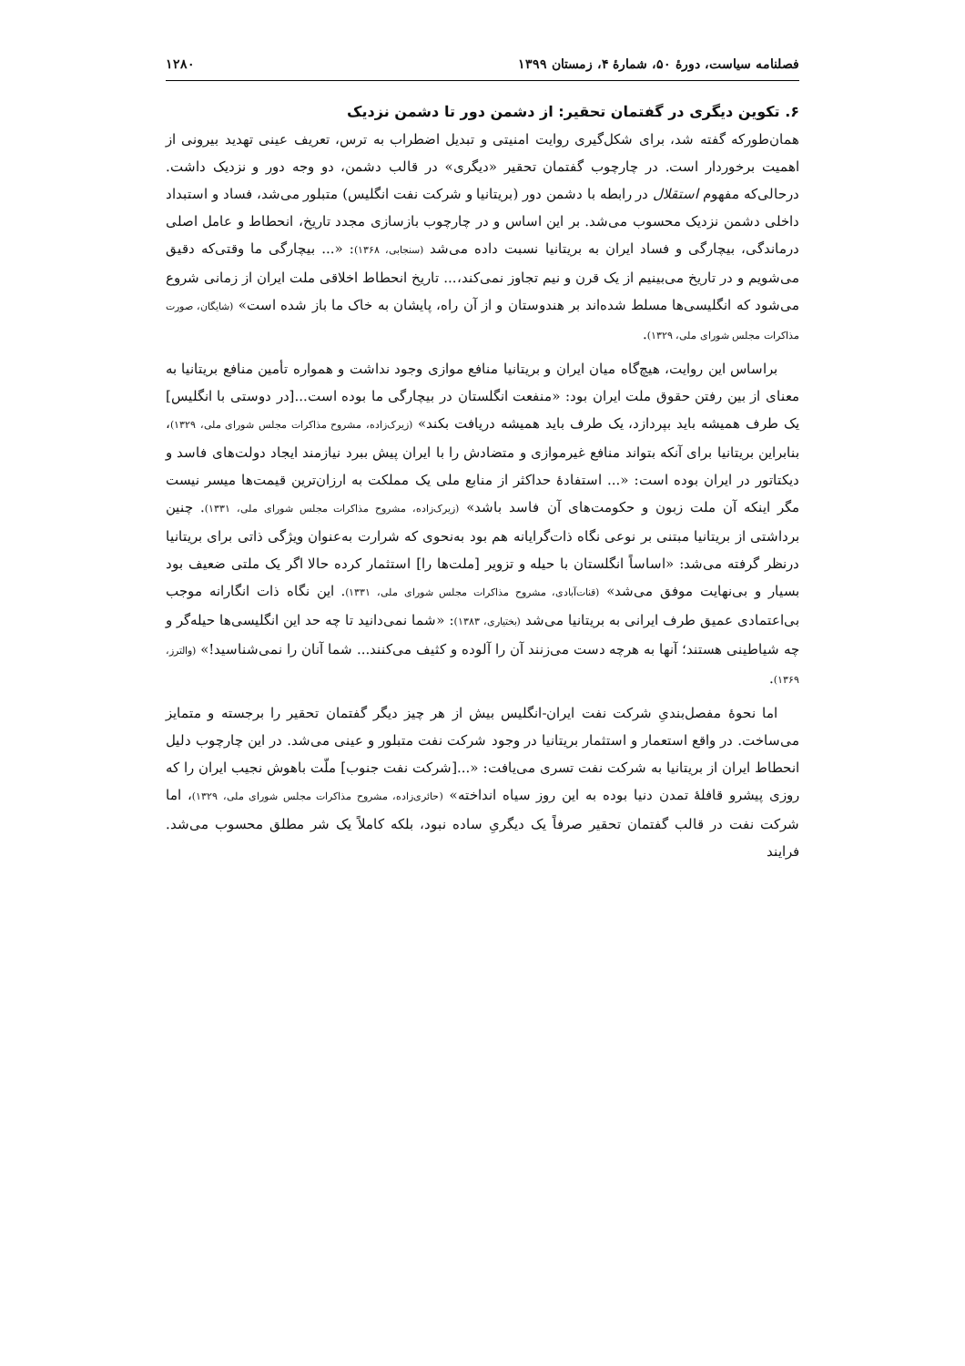فصلنامه سیاست، دورهٔ ۵۰، شمارهٔ ۴، زمستان ۱۳۹۹ ۱۲۸۰
۶. تکوین دیگری در گفتمان تحقیر: از دشمن دور تا دشمن نزدیک
همان‌طورکه گفته شد، برای شکل‌گیری روایت امنیتی و تبدیل اضطراب به ترس، تعریف عینی تهدید بیرونی از اهمیت برخوردار است. در چارچوب گفتمان تحقیر «دیگری» در قالب دشمن، دو وجه دور و نزدیک داشت. درحالی‌که مفهوم استقلال در رابطه با دشمن دور (بریتانیا و شرکت نفت انگلیس) متبلور می‌شد، فساد و استبداد داخلی دشمن نزدیک محسوب می‌شد. بر این اساس و در چارچوب بازسازی مجدد تاریخ، انحطاط و عامل اصلی درماندگی، بیچارگی و فساد ایران به بریتانیا نسبت داده می‌شد (سنجابی، ۱۳۶۸): «... بیچارگی ما وقتی‌که دقیق می‌شویم و در تاریخ می‌بینیم از یک قرن و نیم تجاوز نمی‌کند،... تاریخ انحطاط اخلاقی ملت ایران از زمانی شروع می‌شود که انگلیسی‌ها مسلط شده‌اند بر هندوستان و از آن راه، پایشان به خاک ما باز شده است» (شایگان، صورت مذاکرات مجلس شورای ملی، ۱۳۲۹).
براساس این روایت، هیچ‌گاه میان ایران و بریتانیا منافع موازی وجود نداشت و همواره تأمین منافع بریتانیا به معنای از بین رفتن حقوق ملت ایران بود: «منفعت انگلستان در بیچارگی ما بوده است...[در دوستی با انگلیس] یک طرف همیشه باید بپردازد، یک طرف باید همیشه دریافت بکند» (زیرک‌زاده، مشروح مذاکرات مجلس شورای ملی، ۱۳۲۹)، بنابراین بریتانیا برای آنکه بتواند منافع غیرموازی و متضادش را با ایران پیش ببرد نیازمند ایجاد دولت‌های فاسد و دیکتاتور در ایران بوده است: «... استفادهٔ حداکثر از منابع ملی یک مملکت به ارزان‌ترین قیمت‌ها میسر نیست مگر اینکه آن ملت زبون و حکومت‌های آن فاسد باشد» (زیرک‌زاده، مشروح مذاکرات مجلس شورای ملی، ۱۳۳۱). چنین برداشتی از بریتانیا مبتنی بر نوعی نگاه ذات‌گرایانه هم بود به‌نحوی که شرارت به‌عنوان ویژگی ذاتی برای بریتانیا درنظر گرفته می‌شد: «اساساً انگلستان با حیله و تزویر [ملت‌ها را] استثمار کرده حالا اگر یک ملتی ضعیف بود بسیار و بی‌نهایت موفق می‌شد» (قنات‌آبادی، مشروح مذاکرات مجلس شورای ملی، ۱۳۳۱). این نگاه ذات انگارانه موجب بی‌اعتمادی عمیق طرف ایرانی به بریتانیا می‌شد (بختیاری، ۱۳۸۳): «شما نمی‌دانید تا چه حد این انگلیسی‌ها حیله‌گر و چه شیاطینی هستند؛ آنها به هرچه دست می‌زنند آن را آلوده و کثیف می‌کنند... شما آنان را نمی‌شناسید!» (والترز، ۱۳۶۹).
اما نحوهٔ مفصل‌بندیِ شرکت نفت ایران-انگلیس بیش از هر چیز دیگر گفتمان تحقیر را برجسته و متمایز می‌ساخت. در واقع استعمار و استثمار بریتانیا در وجود شرکت نفت متبلور و عینی می‌شد. در این چارچوب دلیل انحطاط ایران از بریتانیا به شرکت نفت تسری می‌یافت: «...[شرکت نفت جنوب] ملّت باهوش نجیب ایران را که روزی پیشرو قافلهٔ تمدن دنیا بوده به این روز سیاه انداخته» (حائری‌زاده، مشروح مذاکرات مجلس شورای ملی، ۱۳۲۹)، اما شرکت نفت در قالب گفتمان تحقیر صرفاً یک دیگریِ ساده نبود، بلکه کاملاً یک شر مطلق محسوب می‌شد. فرایند